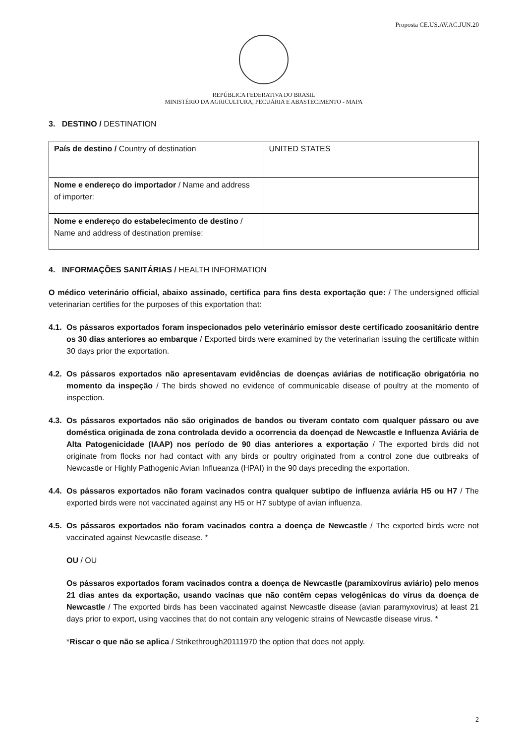Proposta CE.US.AV.AC.JUN.20
REPÚBLICA FEDERATIVA DO BRASIL
MINISTÉRIO DA AGRICULTURA, PECUÁRIA E ABASTECIMENTO - MAPA
3. DESTINO / DESTINATION
| País de destino / Country of destination | UNITED STATES |
| Nome e endereço do importador / Name and address of importer: | |
| Nome e endereço do estabelecimento de destino / Name and address of destination premise: | |
4. INFORMAÇÕES SANITÁRIAS / HEALTH INFORMATION
O médico veterinário official, abaixo assinado, certifica para fins desta exportação que: / The undersigned official veterinarian certifies for the purposes of this exportation that:
4.1.
Os pássaros exportados foram inspecionados pelo veterinário emissor deste certificado zoosanitário dentre os 30 dias anteriores ao embarque / Exported birds were examined by the veterinarian issuing the certificate within 30 days prior the exportation.
4.2.
Os pássaros exportados não apresentavam evidências de doenças aviárias de notificação obrigatória no momento da inspeção / The birds showed no evidence of communicable disease of poultry at the momento of inspection.
4.3.
Os pássaros exportados não são originados de bandos ou tiveram contato com qualquer pássaro ou ave doméstica originada de zona controlada devido a ocorrencia da doençad de Newcastle e Influenza Aviária de Alta Patogenicidade (IAAP) nos período de 90 dias anteriores a exportação / The exported birds did not originate from flocks nor had contact with any birds or poultry originated from a control zone due outbreaks of Newcastle or Highly Pathogenic Avian Influeanza (HPAI) in the 90 days preceding the exportation.
4.4.
Os pássaros exportados não foram vacinados contra qualquer subtipo de influenza aviária H5 ou H7 / The exported birds were not vaccinated against any H5 or H7 subtype of avian influenza.
4.5.
Os pássaros exportados não foram vacinados contra a doença de Newcastle / The exported birds were not vaccinated against Newcastle disease. *
OU / OU
Os pássaros exportados foram vacinados contra a doença de Newcastle (paramixovírus aviário) pelo menos 21 dias antes da exportação, usando vacinas que não contêm cepas velogênicas do vírus da doença de Newcastle / The exported birds has been vaccinated against Newcastle disease (avian paramyxovirus) at least 21 days prior to export, using vaccines that do not contain any velogenic strains of Newcastle disease virus. *
*Riscar o que não se aplica / Strikethrough20111970 the option that does not apply.
2